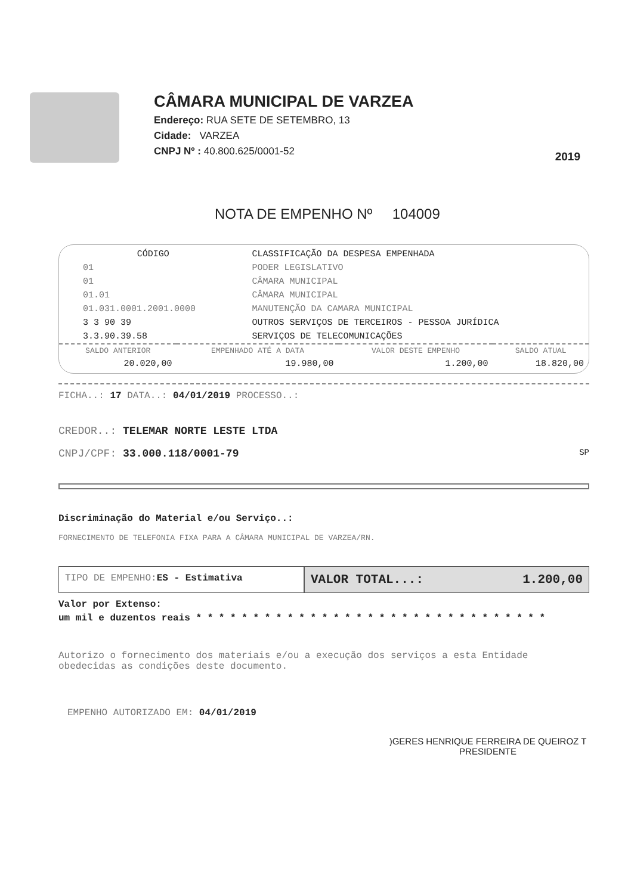CÂMARA MUNICIPAL DE VARZEA
Endereço: RUA SETE DE SETEMBRO, 13
Cidade: VARZEA
CNPJ Nº : 40.800.625/0001-52
2019
NOTA DE EMPENHO Nº 104009
| CÓDIGO | CLASSIFICAÇÃO DA DESPESA EMPENHADA |
| --- | --- |
| 01 | PODER LEGISLATIVO |
| 01 | CÂMARA MUNICIPAL |
| 01.01 | CÂMARA MUNICIPAL |
| 01.031.0001.2001.0000 | MANUTENÇÃO DA CAMARA MUNICIPAL |
| 3 3 90 39 | OUTROS SERVIÇOS DE TERCEIROS - PESSOA JURÍDICA |
| 3.3.90.39.58 | SERVIÇOS DE TELECOMUNICAÇÕES |
| SALDO ANTERIOR | EMPENHADO ATÉ A DATA | VALOR DESTE EMPENHO | SALDO ATUAL |
| --- | --- | --- | --- |
| 20.020,00 | 19.980,00 | 1.200,00 | 18.820,00 |
FICHA..: 17 DATA..: 04/01/2019 PROCESSO..:
CREDOR..: TELEMAR NORTE LESTE LTDA
CNPJ/CPF: 33.000.118/0001-79 SP
Discriminação do Material e/ou Serviço..:
FORNECIMENTO DE TELEFONIA FIXA PARA A CÂMARA MUNICIPAL DE VARZEA/RN.
TIPO DE EMPENHO: ES - Estimativa
VALOR TOTAL...: 1.200,00
Valor por Extenso:
um mil e duzentos reais * * * * * * * * * * * * * * * * * * * * * * * * * * * * * * *
Autorizo o fornecimento dos materiais e/ou a execução dos serviços a esta Entidade obedecidas as condições deste documento.
EMPENHO AUTORIZADO EM: 04/01/2019
)GERES HENRIQUE FERREIRA DE QUEIROZ T
PRESIDENTE